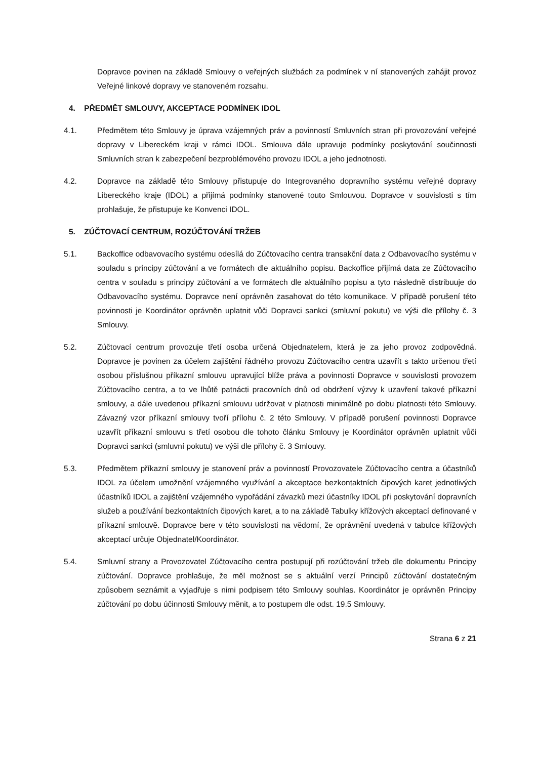Dopravce povinen na základě Smlouvy o veřejných službách za podmínek v ní stanovených zahájit provoz Veřejné linkové dopravy ve stanoveném rozsahu.
4. PŘEDMĚT SMLOUVY, AKCEPTACE PODMÍNEK IDOL
4.1. Předmětem této Smlouvy je úprava vzájemných práv a povinností Smluvních stran při provozování veřejné dopravy v Libereckém kraji v rámci IDOL. Smlouva dále upravuje podmínky poskytování součinnosti Smluvních stran k zabezpečení bezproblémového provozu IDOL a jeho jednotnosti.
4.2. Dopravce na základě této Smlouvy přistupuje do Integrovaného dopravního systému veřejné dopravy Libereckého kraje (IDOL) a přijímá podmínky stanovené touto Smlouvou. Dopravce v souvislosti s tím prohlašuje, že přistupuje ke Konvenci IDOL.
5. ZÚČTOVACÍ CENTRUM, ROZÚČTOVÁNÍ TRŽEB
5.1. Backoffice odbavovacího systému odesílá do Zúčtovacího centra transakční data z Odbavovacího systému v souladu s principy zúčtování a ve formátech dle aktuálního popisu. Backoffice přijímá data ze Zúčtovacího centra v souladu s principy zúčtování a ve formátech dle aktuálního popisu a tyto následně distribuuje do Odbavovacího systému. Dopravce není oprávněn zasahovat do této komunikace. V případě porušení této povinnosti je Koordinátor oprávněn uplatnit vůči Dopravci sankci (smluvní pokutu) ve výši dle přílohy č. 3 Smlouvy.
5.2. Zúčtovací centrum provozuje třetí osoba určená Objednatelem, která je za jeho provoz zodpovědná. Dopravce je povinen za účelem zajištění řádného provozu Zúčtovacího centra uzavřít s takto určenou třetí osobou příslušnou příkazní smlouvu upravující blíže práva a povinnosti Dopravce v souvislosti provozem Zúčtovacího centra, a to ve lhůtě patnácti pracovních dnů od obdržení výzvy k uzavření takové příkazní smlouvy, a dále uvedenou příkazní smlouvu udržovat v platnosti minimálně po dobu platnosti této Smlouvy. Závazný vzor příkazní smlouvy tvoří přílohu č. 2 této Smlouvy. V případě porušení povinnosti Dopravce uzavřít příkazní smlouvu s třetí osobou dle tohoto článku Smlouvy je Koordinátor oprávněn uplatnit vůči Dopravci sankci (smluvní pokutu) ve výši dle přílohy č. 3 Smlouvy.
5.3. Předmětem příkazní smlouvy je stanovení práv a povinností Provozovatele Zúčtovacího centra a účastníků IDOL za účelem umožnění vzájemného využívání a akceptace bezkontaktních čipových karet jednotlivých účastníků IDOL a zajištění vzájemného vypořádání závazků mezi účastníky IDOL při poskytování dopravních služeb a používání bezkontaktních čipových karet, a to na základě Tabulky křížových akceptací definované v příkazní smlouvě. Dopravce bere v této souvislosti na vědomí, že oprávnění uvedená v tabulce křížových akceptací určuje Objednatel/Koordinátor.
5.4. Smluvní strany a Provozovatel Zúčtovacího centra postupují při rozúčtování tržeb dle dokumentu Principy zúčtování. Dopravce prohlašuje, že měl možnost se s aktuální verzí Principů zúčtování dostatečným způsobem seznámit a vyjadřuje s nimi podpisem této Smlouvy souhlas. Koordinátor je oprávněn Principy zúčtování po dobu účinnosti Smlouvy měnit, a to postupem dle odst. 19.5 Smlouvy.
Strana 6 z 21